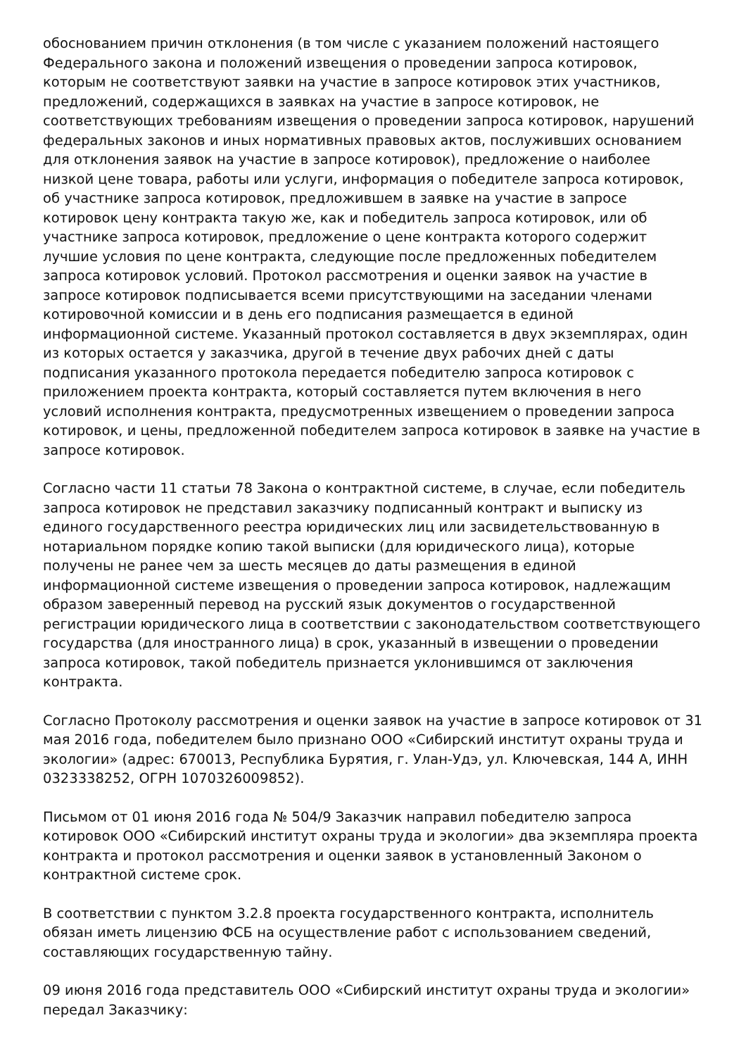обоснованием причин отклонения (в том числе с указанием положений настоящего Федерального закона и положений извещения о проведении запроса котировок, которым не соответствуют заявки на участие в запросе котировок этих участников, предложений, содержащихся в заявках на участие в запросе котировок, не соответствующих требованиям извещения о проведении запроса котировок, нарушений федеральных законов и иных нормативных правовых актов, послуживших основанием для отклонения заявок на участие в запросе котировок), предложение о наиболее низкой цене товара, работы или услуги, информация о победителе запроса котировок, об участнике запроса котировок, предложившем в заявке на участие в запросе котировок цену контракта такую же, как и победитель запроса котировок, или об участнике запроса котировок, предложение о цене контракта которого содержит лучшие условия по цене контракта, следующие после предложенных победителем запроса котировок условий. Протокол рассмотрения и оценки заявок на участие в запросе котировок подписывается всеми присутствующими на заседании членами котировочной комиссии и в день его подписания размещается в единой информационной системе. Указанный протокол составляется в двух экземплярах, один из которых остается у заказчика, другой в течение двух рабочих дней с даты подписания указанного протокола передается победителю запроса котировок с приложением проекта контракта, который составляется путем включения в него условий исполнения контракта, предусмотренных извещением о проведении запроса котировок, и цены, предложенной победителем запроса котировок в заявке на участие в запросе котировок.
Согласно части 11 статьи 78 Закона о контрактной системе, в случае, если победитель запроса котировок не представил заказчику подписанный контракт и выписку из единого государственного реестра юридических лиц или засвидетельствованную в нотариальном порядке копию такой выписки (для юридического лица), которые получены не ранее чем за шесть месяцев до даты размещения в единой информационной системе извещения о проведении запроса котировок, надлежащим образом заверенный перевод на русский язык документов о государственной регистрации юридического лица в соответствии с законодательством соответствующего государства (для иностранного лица) в срок, указанный в извещении о проведении запроса котировок, такой победитель признается уклонившимся от заключения контракта.
Согласно Протоколу рассмотрения и оценки заявок на участие в запросе котировок от 31 мая 2016 года, победителем было признано ООО «Сибирский институт охраны труда и экологии» (адрес: 670013, Республика Бурятия, г. Улан-Удэ, ул. Ключевская, 144 А, ИНН 0323338252, ОГРН 1070326009852).
Письмом от 01 июня 2016 года № 504/9 Заказчик направил победителю запроса котировок ООО «Сибирский институт охраны труда и экологии» два экземпляра проекта контракта и протокол рассмотрения и оценки заявок в установленный Законом о контрактной системе срок.
В соответствии с пунктом 3.2.8 проекта государственного контракта, исполнитель обязан иметь лицензию ФСБ на осуществление работ с использованием сведений, составляющих государственную тайну.
09 июня 2016 года представитель ООО «Сибирский институт охраны труда и экологии» передал Заказчику: